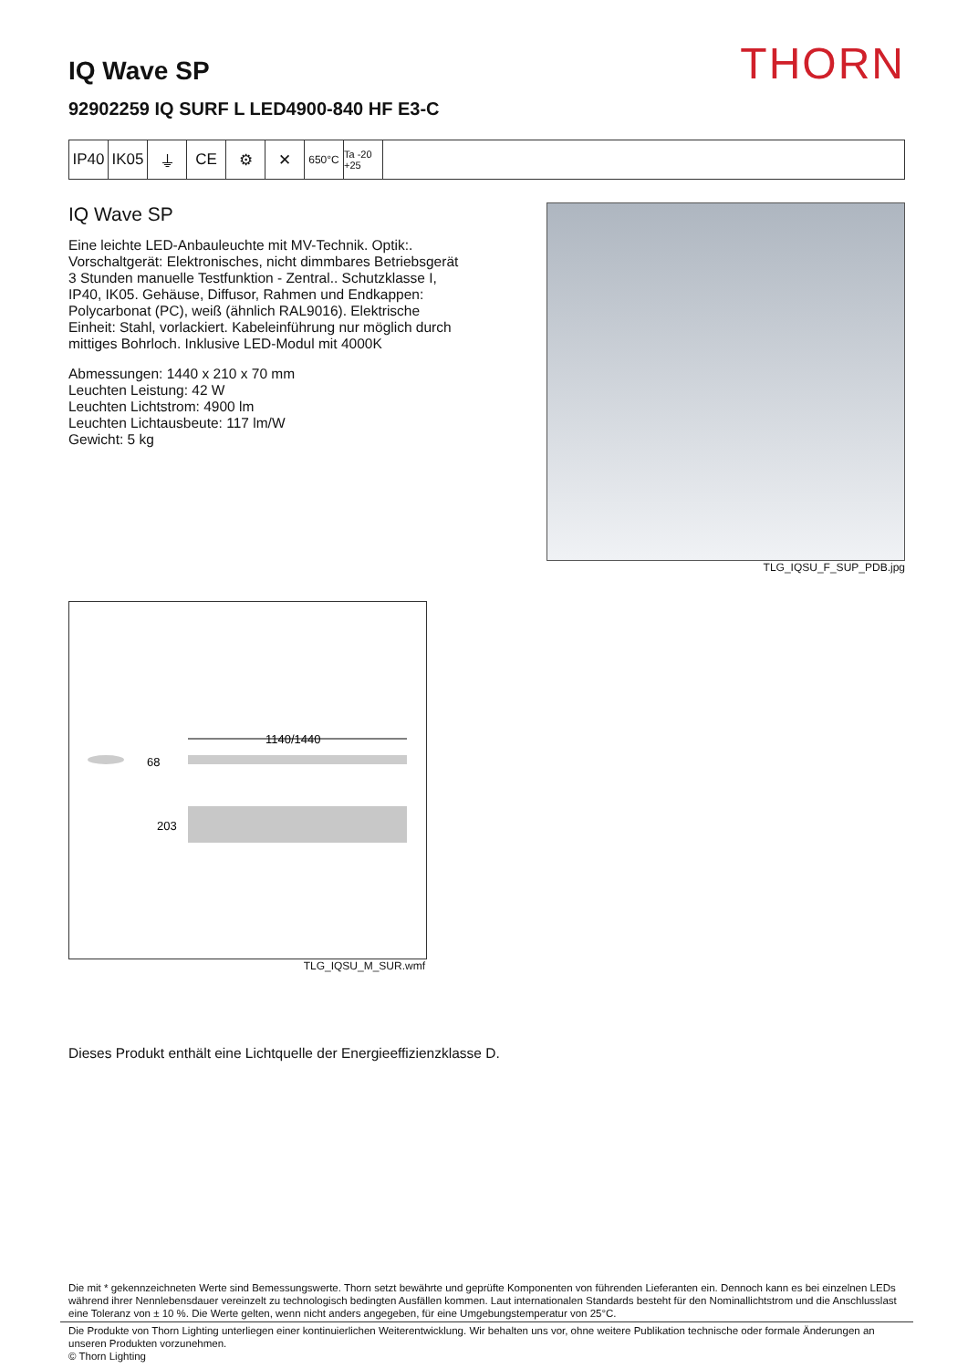THORN
IQ Wave SP
92902259 IQ SURF L LED4900-840 HF E3-C
IP40 IK05 ⏚ CE ⚙ ✕
650°C Ta -20 +25
IQ Wave SP
Eine leichte LED-Anbauleuchte mit MV-Technik. Optik:. Vorschaltgerät: Elektronisches, nicht dimmbares Betriebsgerät 3 Stunden manuelle Testfunktion - Zentral.. Schutzklasse I, IP40, IK05. Gehäuse, Diffusor, Rahmen und Endkappen: Polycarbonat (PC), weiß (ähnlich RAL9016). Elektrische Einheit: Stahl, vorlackiert. Kabeleinführung nur möglich durch mittiges Bohrloch. Inklusive LED-Modul mit 4000K
Abmessungen: 1440 x 210 x 70 mm
Leuchten Leistung: 42 W
Leuchten Lichtstrom: 4900 lm
Leuchten Lichtausbeute: 117 lm/W
Gewicht: 5 kg
TLG_IQSU_F_SUP_PDB.jpg
1140/1440
68
203
TLG_IQSU_M_SUR.wmf
Dieses Produkt enthält eine Lichtquelle der Energieeffizienzklasse D.
Die mit * gekennzeichneten Werte sind Bemessungswerte. Thorn setzt bewährte und geprüfte Komponenten von führenden Lieferanten ein. Dennoch kann es bei einzelnen LEDs während ihrer Nennlebensdauer vereinzelt zu technologisch bedingten Ausfällen kommen. Laut internationalen Standards besteht für den Nominallichtstrom und die Anschlusslast eine Toleranz von ± 10 %. Die Werte gelten, wenn nicht anders angegeben, für eine Umgebungstemperatur von 25°C.
Die Produkte von Thorn Lighting unterliegen einer kontinuierlichen Weiterentwicklung. Wir behalten uns vor, ohne weitere Publikation technische oder formale Änderungen an unseren Produkten vorzunehmen.
© Thorn Lighting